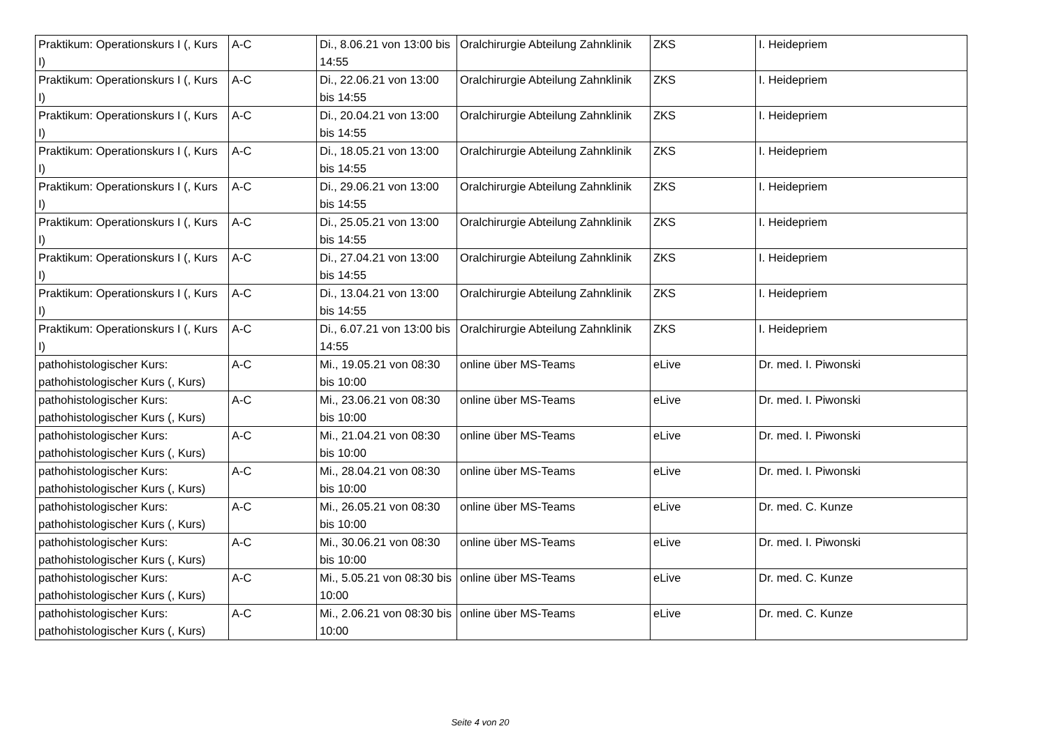| Praktikum: Operationskurs I (, Kurs I) | A-C | Di., 8.06.21 von 13:00 bis 14:55 | Oralchirurgie Abteilung Zahnklinik | ZKS | I. Heidepriem |
| Praktikum: Operationskurs I (, Kurs I) | A-C | Di., 22.06.21 von 13:00 bis 14:55 | Oralchirurgie Abteilung Zahnklinik | ZKS | I. Heidepriem |
| Praktikum: Operationskurs I (, Kurs I) | A-C | Di., 20.04.21 von 13:00 bis 14:55 | Oralchirurgie Abteilung Zahnklinik | ZKS | I. Heidepriem |
| Praktikum: Operationskurs I (, Kurs I) | A-C | Di., 18.05.21 von 13:00 bis 14:55 | Oralchirurgie Abteilung Zahnklinik | ZKS | I. Heidepriem |
| Praktikum: Operationskurs I (, Kurs I) | A-C | Di., 29.06.21 von 13:00 bis 14:55 | Oralchirurgie Abteilung Zahnklinik | ZKS | I. Heidepriem |
| Praktikum: Operationskurs I (, Kurs I) | A-C | Di., 25.05.21 von 13:00 bis 14:55 | Oralchirurgie Abteilung Zahnklinik | ZKS | I. Heidepriem |
| Praktikum: Operationskurs I (, Kurs I) | A-C | Di., 27.04.21 von 13:00 bis 14:55 | Oralchirurgie Abteilung Zahnklinik | ZKS | I. Heidepriem |
| Praktikum: Operationskurs I (, Kurs I) | A-C | Di., 13.04.21 von 13:00 bis 14:55 | Oralchirurgie Abteilung Zahnklinik | ZKS | I. Heidepriem |
| Praktikum: Operationskurs I (, Kurs I) | A-C | Di., 6.07.21 von 13:00 bis 14:55 | Oralchirurgie Abteilung Zahnklinik | ZKS | I. Heidepriem |
| pathohistologischer Kurs: pathohistologischer Kurs (, Kurs) | A-C | Mi., 19.05.21 von 08:30 bis 10:00 | online über MS-Teams | eLive | Dr. med. I. Piwonski |
| pathohistologischer Kurs: pathohistologischer Kurs (, Kurs) | A-C | Mi., 23.06.21 von 08:30 bis 10:00 | online über MS-Teams | eLive | Dr. med. I. Piwonski |
| pathohistologischer Kurs: pathohistologischer Kurs (, Kurs) | A-C | Mi., 21.04.21 von 08:30 bis 10:00 | online über MS-Teams | eLive | Dr. med. I. Piwonski |
| pathohistologischer Kurs: pathohistologischer Kurs (, Kurs) | A-C | Mi., 28.04.21 von 08:30 bis 10:00 | online über MS-Teams | eLive | Dr. med. I. Piwonski |
| pathohistologischer Kurs: pathohistologischer Kurs (, Kurs) | A-C | Mi., 26.05.21 von 08:30 bis 10:00 | online über MS-Teams | eLive | Dr. med. C. Kunze |
| pathohistologischer Kurs: pathohistologischer Kurs (, Kurs) | A-C | Mi., 30.06.21 von 08:30 bis 10:00 | online über MS-Teams | eLive | Dr. med. I. Piwonski |
| pathohistologischer Kurs: pathohistologischer Kurs (, Kurs) | A-C | Mi., 5.05.21 von 08:30 bis 10:00 | online über MS-Teams | eLive | Dr. med. C. Kunze |
| pathohistologischer Kurs: pathohistologischer Kurs (, Kurs) | A-C | Mi., 2.06.21 von 08:30 bis 10:00 | online über MS-Teams | eLive | Dr. med. C. Kunze |
Seite 4 von 20